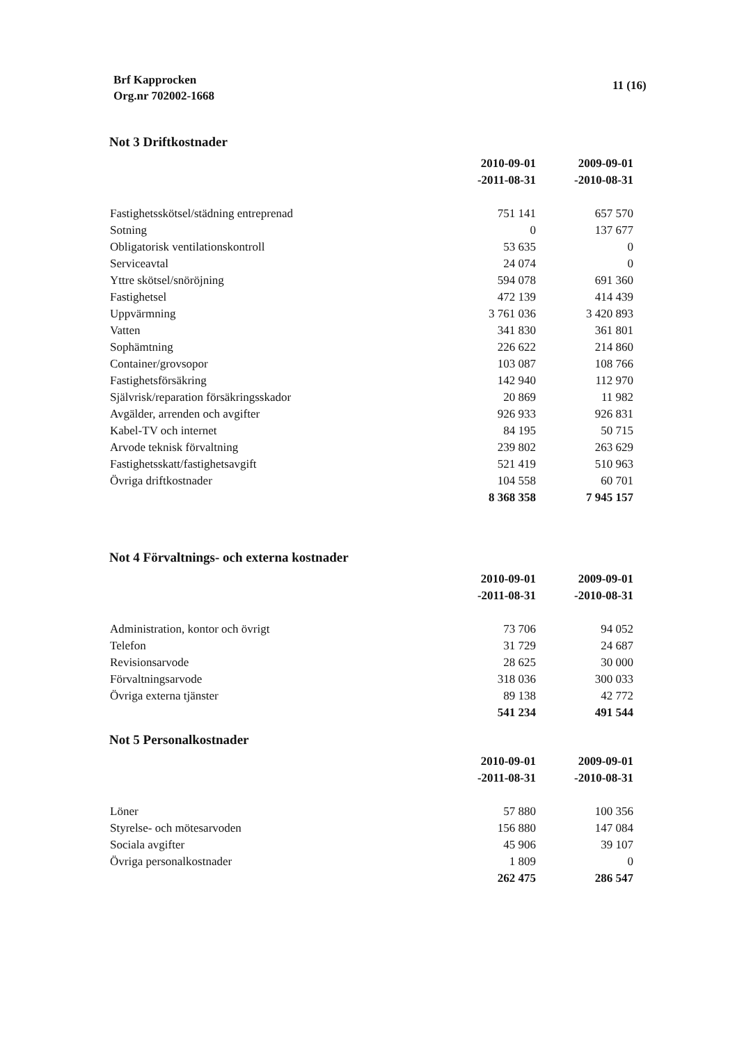Brf Kapprocken
Org.nr 702002-1668
11 (16)
Not 3 Driftkostnader
| | 2010-09-01 | 2009-09-01 |
| --- | --- | --- |
| | -2011-08-31 | -2010-08-31 |
| Fastighetsskötsel/städning entreprenad | 751 141 | 657 570 |
| Sotning | 0 | 137 677 |
| Obligatorisk ventilationskontroll | 53 635 | 0 |
| Serviceavtal | 24 074 | 0 |
| Yttre skötsel/snöröjning | 594 078 | 691 360 |
| Fastighetsel | 472 139 | 414 439 |
| Uppvärmning | 3 761 036 | 3 420 893 |
| Vatten | 341 830 | 361 801 |
| Sophämtning | 226 622 | 214 860 |
| Container/grovsopor | 103 087 | 108 766 |
| Fastighetsförsäkring | 142 940 | 112 970 |
| Självrisk/reparation försäkringsskador | 20 869 | 11 982 |
| Avgälder, arrenden och avgifter | 926 933 | 926 831 |
| Kabel-TV och internet | 84 195 | 50 715 |
| Arvode teknisk förvaltning | 239 802 | 263 629 |
| Fastighetsskatt/fastighetsavgift | 521 419 | 510 963 |
| Övriga driftkostnader | 104 558 | 60 701 |
| | 8 368 358 | 7 945 157 |
Not 4 Förvaltnings- och externa kostnader
| | 2010-09-01 | 2009-09-01 |
| --- | --- | --- |
| | -2011-08-31 | -2010-08-31 |
| Administration, kontor och övrigt | 73 706 | 94 052 |
| Telefon | 31 729 | 24 687 |
| Revisionsarvode | 28 625 | 30 000 |
| Förvaltningsarvode | 318 036 | 300 033 |
| Övriga externa tjänster | 89 138 | 42 772 |
| | 541 234 | 491 544 |
Not 5 Personalkostnader
| | 2010-09-01 | 2009-09-01 |
| --- | --- | --- |
| | -2011-08-31 | -2010-08-31 |
| Löner | 57 880 | 100 356 |
| Styrelse- och mötesarvoden | 156 880 | 147 084 |
| Sociala avgifter | 45 906 | 39 107 |
| Övriga personalkostnader | 1 809 | 0 |
| | 262 475 | 286 547 |